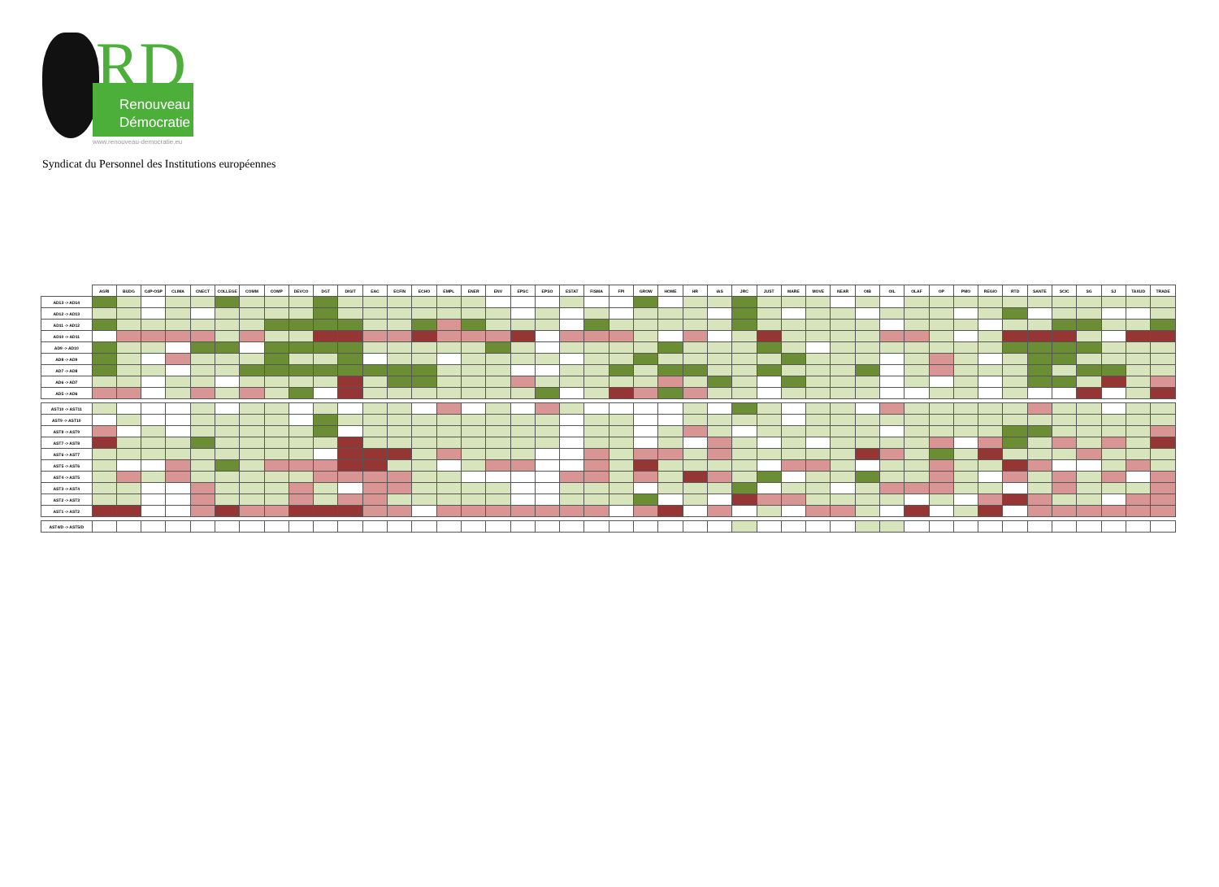RD
Renouveau
Démocratie
www.renouveau-democratie.eu
Syndicat du Personnel des Institutions européennes
| | AGRI | BUDG | CdP-OSP | CLIMA | CNECT | COLLEGE | COMM | COMP | DEVCO | DGT | DIGIT | EAC | ECFIN | ECHO | EMPL | ENER | ENV | EPSC | EPSO | ESTAT | FISMA | FPI | GROW | HOME | HR | IAS | JRC | JUST | MARE | MOVE | NEAR | OIB | OIL | OLAF | OP | PMO | REGIO | RTD | SANTE | SCIC | SG | SJ | TAXUD | TRADE |
| --- | --- | --- | --- | --- | --- | --- | --- | --- | --- | --- | --- | --- | --- | --- | --- | --- | --- | --- | --- | --- | --- | --- | --- | --- | --- | --- | --- | --- | --- | --- | --- | --- | --- | --- | --- | --- | --- | --- | --- | --- | --- | --- | --- | --- |
| AD13 -> AD14 | | | | | | | | | | | | | | | | | | | | | | | | | | | | | | | | | | | | | | | | | | | | |
| AD12 -> AD13 | | | | | | | | | | | | | | | | | | | | | | | | | | | | | | | | | | | | | | | | | | | | |
| AD11 -> AD12 | | | | | | | | | | | | | | | | | | | | | | | | | | | | | | | | | | | | | | | | | | | | |
| AD10 -> AD11 | | | | | | | | | | | | | | | | | | | | | | | | | | | | | | | | | | | | | | | | | | | | |
| AD9 -> AD10 | | | | | | | | | | | | | | | | | | | | | | | | | | | | | | | | | | | | | | | | | | | | |
| AD8 -> AD9 | | | | | | | | | | | | | | | | | | | | | | | | | | | | | | | | | | | | | | | | | | | | |
| AD7 -> AD8 | | | | | | | | | | | | | | | | | | | | | | | | | | | | | | | | | | | | | | | | | | | | |
| AD6 -> AD7 | | | | | | | | | | | | | | | | | | | | | | | | | | | | | | | | | | | | | | | | | | | | |
| AD5 -> AD6 | | | | | | | | | | | | | | | | | | | | | | | | | | | | | | | | | | | | | | | | | | | | |
| AST10 -> AST11 | | | | | | | | | | | | | | | | | | | | | | | | | | | | | | | | | | | | | | | | | | | | |
| AST9 -> AST10 | | | | | | | | | | | | | | | | | | | | | | | | | | | | | | | | | | | | | | | | | | | | |
| AST8 -> AST9 | | | | | | | | | | | | | | | | | | | | | | | | | | | | | | | | | | | | | | | | | | | | |
| AST7 -> AST8 | | | | | | | | | | | | | | | | | | | | | | | | | | | | | | | | | | | | | | | | | | | | |
| AST6 -> AST7 | | | | | | | | | | | | | | | | | | | | | | | | | | | | | | | | | | | | | | | | | | | | |
| AST5 -> AST6 | | | | | | | | | | | | | | | | | | | | | | | | | | | | | | | | | | | | | | | | | | | | |
| AST4 -> AST5 | | | | | | | | | | | | | | | | | | | | | | | | | | | | | | | | | | | | | | | | | | | | |
| AST3 -> AST4 | | | | | | | | | | | | | | | | | | | | | | | | | | | | | | | | | | | | | | | | | | | | |
| AST2 -> AST3 | | | | | | | | | | | | | | | | | | | | | | | | | | | | | | | | | | | | | | | | | | | | |
| AST1 -> AST2 | | | | | | | | | | | | | | | | | | | | | | | | | | | | | | | | | | | | | | | | | | | | |
| AST4/D -> AST5/D | | | | | | | | | | | | | | | | | | | | | | | | | | | | | | | | | | | | | | | | | | | | |